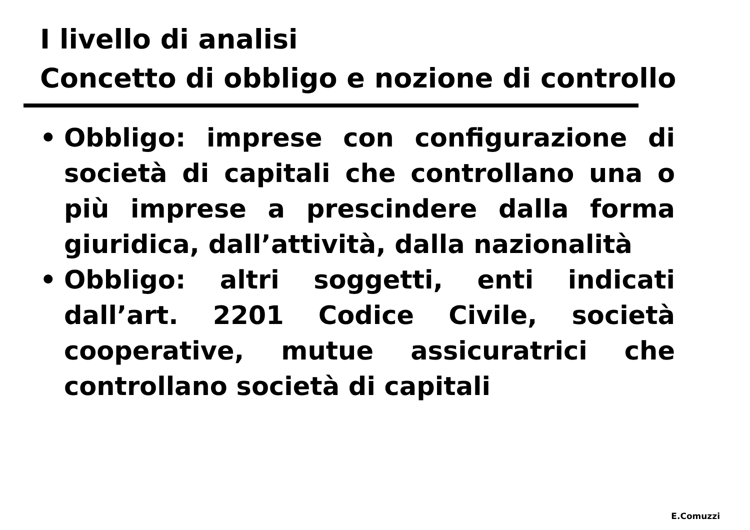I livello di analisi
Concetto di obbligo e nozione di controllo
• Obbligo: imprese con configurazione di società di capitali che controllano una o più imprese a prescindere dalla forma giuridica, dall’attività, dalla nazionalità
• Obbligo: altri soggetti, enti indicati dall’art. 2201 Codice Civile, società cooperative, mutue assicuratrici che controllano società di capitali
E.Comuzzi